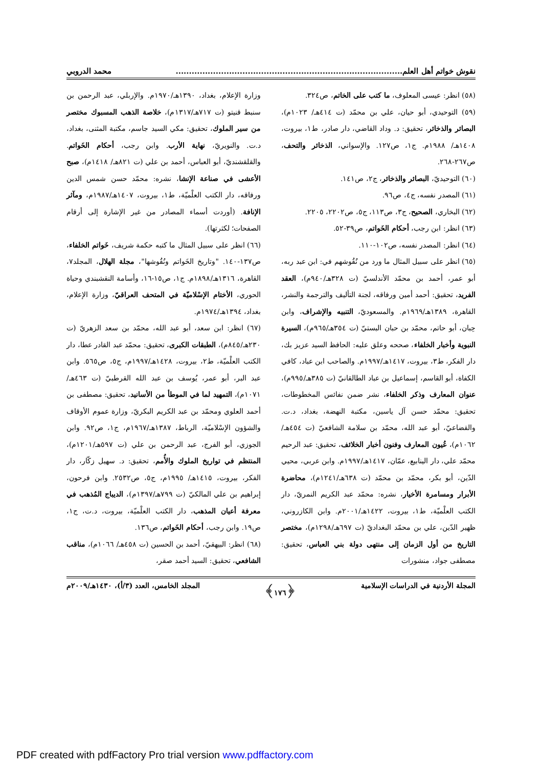نقوش خواتم أهل العلم..................................................................................... محمد الدروبي
(٥٨) انظر: عيسى المعلوف، ما كتب على الخاتم، ص٣٢٤.
(٥٩) التوحيدي، أبو حيان، علي بن محمّد (ت ٤١٤هـ/ ١٠٢٣م)، البصائر والذخائر، تحقيق: د. وداد القاضي، دار صادر، ط١، بيروت، ١٤٠٨هـ/ ١٩٨٨م. ج١، ص١٢٧. والإسواني، الذخائر والتحف، ص٢٦٧-٢٦٨.
(٦٠) التوحيديّ، البصائر والذخائر، ج٢، ص١٤١.
(٦١) المصدر نفسه، ج٤، ص٩٦.
(٦٢) البخاري، الصحيح، ج٣، ص١١٣، ج٥، ص٢٢٠٢، ٢٢٠٥.
(٦٣) انظر: ابن رجب، أحكام الخَواتم، ص٣٩-٥٢.
(٦٤) انظر: المصدر نفسه، ص١٠٢-١١٠.
(٦٥) انظر على سبيل المثال ما ورد من نُقُوشهم في: ابن عبد ربه، أبو عمر، أحمد بن محمّد الأندلسيّ (ت ٣٢٨هـ/٩٤٠م)، العقد الفريد، تحقيق: أحمد أمين ورفاقه، لجنة التأليف والترجمة والنشر، القاهرة، ١٣٨٩هـ/١٩٦٩م. والمسعوديّ، التنبيه والإشراف، وابن حِبان، أبو حاتم، محمّد بن حبان البستيّ (ت ٣٥٤هـ/٩٦٥م)، السيرة النبوية وأخبار الخلفاء، صححه وعلق عليه: الحافظ السيد عزيز بك، دار الفكر، ط٣، بيروت، ١٤١٧هـ/١٩٩٧م. والصاحب ابن عباد، كافي الكفاة، أبو القاسم، إسماعيل بن عباد الطالقانيّ (ت ٣٨٥هـ/٩٩٥م)، عنوان المعارف وذكر الخلفاء، نشر ضمن نفائس المخطوطات، تحقيق: محمّد حسن آل ياسين، مكتبة النهضة، بغداد، د.ت. والقضاعيّ، أبو عبد الله، محمّد بن سلامة الشافعيّ (ت ٤٥٤هـ/١٠٦٢م)، عُيون المعارف وفنون أخبار الخلائف، تحقيق: عبد الرحيم محمّد علي، دار الينابيع، عمّان، ١٤١٧هـ/١٩٩٧م. وابن عربي، محيي الدّين، أبو بكر، محمّد بن محمّد (ت ٦٣٨هـ/١٢٤١م)، محاضرة الأبرار ومسامرة الأخيار، نشره: محمّد عبد الكريم النمريّ، دار الكتب العلْميّة، ط١، بيروت، ١٤٢٢هـ/٢٠٠١م. وابن الكازروني، ظهير الدّين، علي بن محمّد البغداديّ (ت ٦٩٧هـ/١٢٩٨م)، مختصر التاريخ من أول الزمان إلى منتهى دولة بني العباس، تحقيق: مصطفى جواد، منشورات
وزارة الإعلام، بغداد، ١٣٩٠هـ/١٩٧٠م. والإربلي، عبد الرحمن بن سنبط قنيتو (ت ٧١٧هـ/١٣١٧م)، خلاصة الذهب المسبوك مختصر من سير الملوك، تحقيق: مكي السيد جاسم، مكتبة المثنى، بغداد، د.ت. والنويريّ، نهاية الأرب. وابن رجب، أحكام الخَواتم. والقلقشنديّ، أبو العباس، أحمد بن علي (ت ٨٢١هـ/ ١٤١٨م)، صبح الأعشى في صناعة الإنشا، نشره: محمّد حسن شمس الدين ورفاقه، دار الكتب العلْميّة، ط١، بيروت، ١٤٠٧هـ/١٩٨٧م، ومآثر الإنافة. (أوردت أسماء المصادر من غير الإشارة إلى أرقام الصفحات؛ لكثرتها).
(٦٦) انظر على سبيل المثال ما كتبه حكمة شريف، خَواتم الخلفاء، ص١٣٧-١٤٠. "وتاريخ الخَواتم ونُقُوشها"، مجلة الهلال، المجلد٧، القاهرة، ١٣١٦هـ/١٨٩٨م. ج١، ص١٥-١٦، وأسامة النقشبندي وحياة الحوري، الأختام الإسْلاميّة في المتحف العراقيّ، وزارة الإعلام، بغداد، ١٣٩٤هـ/١٩٧٤م.
(٦٧) انظر: ابن سعد، أبو عبد الله، محمّد بن سعد الزهريّ (ت ٢٣٠هـ/٨٤٥م)، الطبقات الكبرى، تحقيق: محمّد عبد القادر عطا، دار الكتب العلْميّة، ط٢، بيروت، ١٤٢٨هـ/١٩٩٧م، ج٥، ص٥٦٥. وابن عبد البر، أبو عمر، يُوسف بن عبد الله القرطبيّ (ت ٤٦٣هـ/ ١٠٧١م)، التمهيد لما في الموطأ من الأسانيد، تحقيق: مصطفى بن أحمد العلوي ومحمّد بن عبد الكريم البكريّ، وزارة عموم الأوقاف والشؤون الإسْلاميّة، الرباط، ١٣٨٧هـ/١٩٦٧م، ج١، ص٩٢. وابن الجوزي، أبو الفرج، عبد الرحمن بن علي (ت ٥٩٧هـ/١٢٠١م)، المنتظم في تواريخ الملوك والأُمم، تحقيق: د. سهيل زكّار، دار الفكر، بيروت، ١٤١٥هـ/ ١٩٩٥م، ج٥، ص٢٥٣٢. وابن فرحون، إبراهيم بن علي المالكيّ (ت ٧٩٩هـ/١٣٩٧م)، الديباج المُذهب في معرفة أعيان المذهب، دار الكتب العلْميّة، بيروت، د.ت، ج١، ص١٩. وابن رجب، أحكام الخَواتم، ص١٣٦.
(٦٨) انظر: البيهقيّ، أحمد بن الحسين (ت ٤٥٨هـ/ ١٠٦٦م)، مناقب الشافعي، تحقيق: السيد أحمد صقر،
المجلة الأردنية في الدراسات الإسلامية ﴿١٧٦﴾ المجلد الخامس، العدد (٣/أ)، ١٤٣٠هـ/٢٠٠٩م
PDF created with pdfFactory Pro trial version www.pdffactory.com